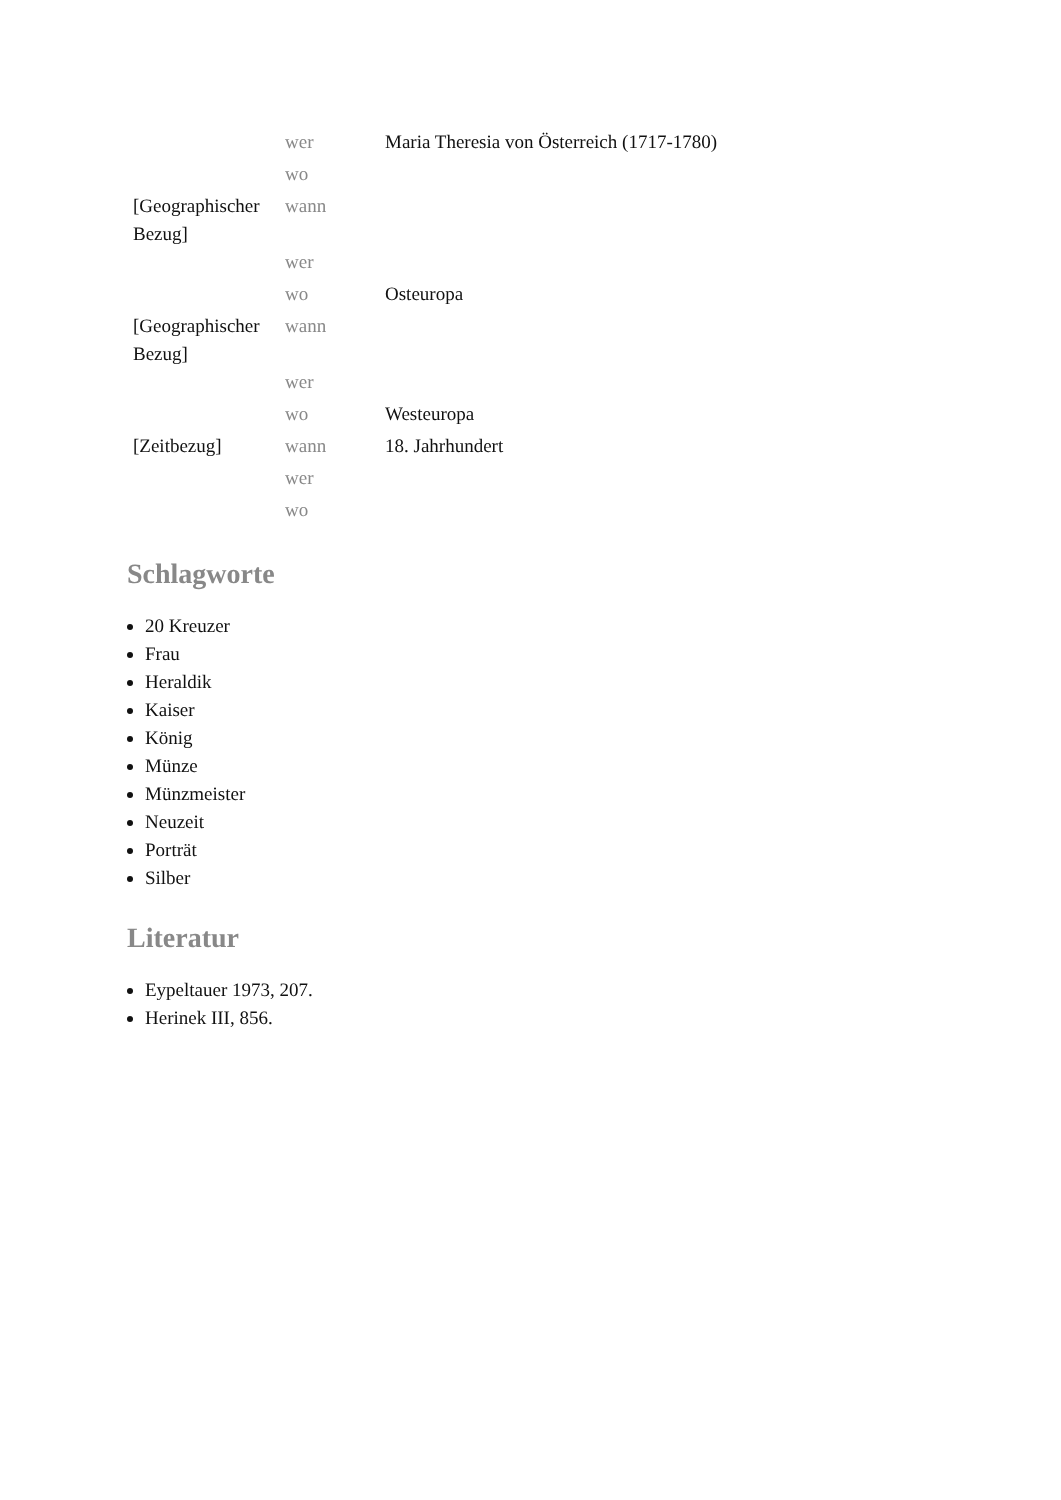| | wer | Maria Theresia von Österreich (1717-1780) |
| | wo | |
| [Geographischer Bezug] | wann | |
| | wer | |
| | wo | Osteuropa |
| [Geographischer Bezug] | wann | |
| | wer | |
| | wo | Westeuropa |
| [Zeitbezug] | wann | 18. Jahrhundert |
| | wer | |
| | wo | |
Schlagworte
20 Kreuzer
Frau
Heraldik
Kaiser
König
Münze
Münzmeister
Neuzeit
Porträt
Silber
Literatur
Eypeltauer 1973, 207.
Herinek III, 856.